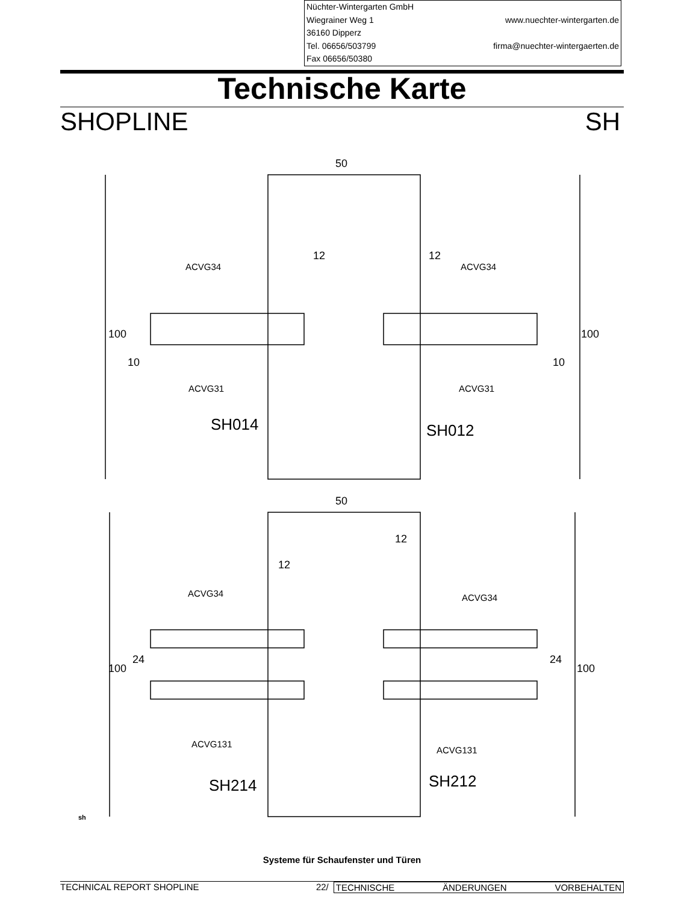Nüchter-Wintergarten GmbH
Wiegrainer Weg 1 www.nuechter-wintergarten.de
36160 Dipperz
Tel. 06656/503799 firma@nuechter-wintergaerten.de
Fax 06656/50380
Technische Karte
SHOPLINE SH
50
50
12
12
12
12
ACVG34
ACVG34
ACVG31
ACVG31
ACVG34
ACVG34
ACVG131
ACVG131
SH014
SH012
SH214
SH212
100
100
10
10
24
24
100
100
sh
Systeme für Schaufenster und Türen
TECHNICAL REPORT SHOPLINE 22/ TECHNISCHE ÄNDERUNGEN VORBEHALTEN